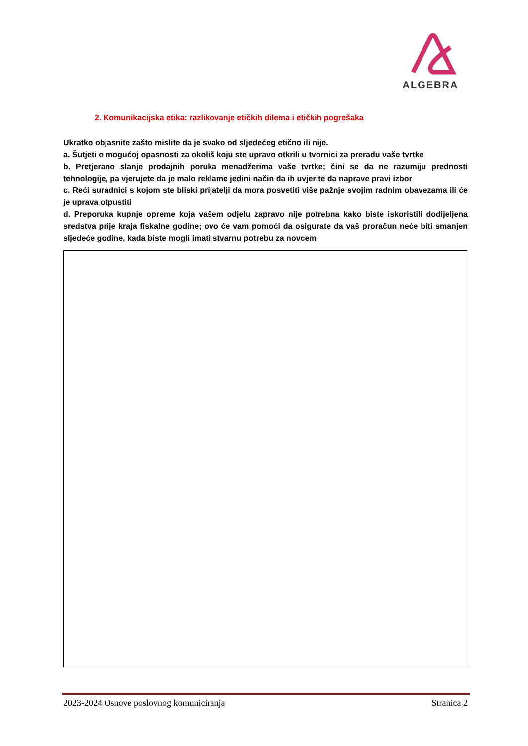ALGEBRA
2. Komunikacijska etika: razlikovanje etičkih dilema i etičkih pogrešaka
Ukratko objasnite zašto mislite da je svako od sljedećeg etično ili nije.
a. Šutjeti o mogućoj opasnosti za okoliš koju ste upravo otkrili u tvornici za preradu vaše tvrtke
b. Pretjerano slanje prodajnih poruka menadžerima vaše tvrtke; čini se da ne razumiju prednosti tehnologije, pa vjerujete da je malo reklame jedini način da ih uvjerite da naprave pravi izbor
c. Reći suradnici s kojom ste bliski prijatelji da mora posvetiti više pažnje svojim radnim obavezama ili će je uprava otpustiti
d. Preporuka kupnje opreme koja vašem odjelu zapravo nije potrebna kako biste iskoristili dodijeljena sredstva prije kraja fiskalne godine; ovo će vam pomoći da osigurate da vaš proračun neće biti smanjen sljedeće godine, kada biste mogli imati stvarnu potrebu za novcem
2023-2024 Osnove poslovnog komuniciranja Stranica 2